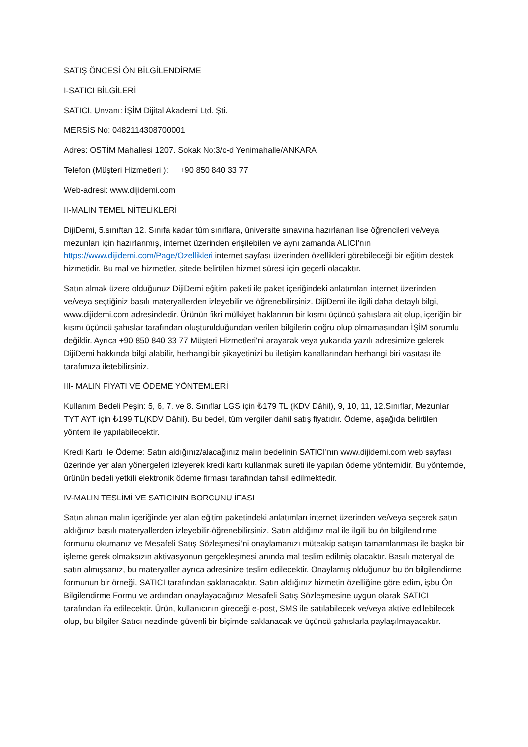SATIŞ ÖNCESİ ÖN BİLGİLENDİRME
I-SATICI BİLGİLERİ
SATICI, Unvanı: İŞİM Dijital Akademi Ltd. Şti.
MERSİS No: 0482114308700001
Adres: OSTİM Mahallesi 1207. Sokak No:3/c-d Yenimahalle/ANKARA
Telefon (Müşteri Hizmetleri ): +90 850 840 33 77
Web-adresi: www.dijidemi.com
II-MALIN TEMEL NİTELİKLERİ
DijiDemi, 5.sınıftan 12. Sınıfa kadar tüm sınıflara, üniversite sınavına hazırlanan lise öğrencileri ve/veya mezunları için hazırlanmış, internet üzerinden erişilebilen ve aynı zamanda ALICI’nın https://www.dijidemi.com/Page/Ozellikleri internet sayfası üzerinden özellikleri görebileceği bir eğitim destek hizmetidir. Bu mal ve hizmetler, sitede belirtilen hizmet süresi için geçerli olacaktır.
Satın almak üzere olduğunuz DijiDemi eğitim paketi ile paket içeriğindeki anlatımları internet üzerinden ve/veya seçtiğiniz basılı materyallerden izleyebilir ve öğrenebilirsiniz. DijiDemi ile ilgili daha detaylı bilgi, www.dijidemi.com adresindedir. Ürünün fikri mülkiyet haklarının bir kısmı üçüncü şahıslara ait olup, içeriğin bir kısmı üçüncü şahıslar tarafından oluşturulduğundan verilen bilgilerin doğru olup olmamasından İŞİM sorumlu değildir. Ayrıca +90 850 840 33 77 Müşteri Hizmetleri'ni arayarak veya yukarıda yazılı adresimize gelerek DijiDemi hakkında bilgi alabilir, herhangi bir şikayetinizi bu iletişim kanallarından herhangi biri vasıtası ile tarafımıza iletebilirsiniz.
III- MALIN FİYATI VE ÖDEME YÖNTEMLERİ
Kullanım Bedeli Peşin: 5, 6, 7. ve 8. Sınıflar LGS için ₺179 TL (KDV Dâhil), 9, 10, 11, 12.Sınıflar, Mezunlar TYT AYT için ₺199 TL(KDV Dâhil). Bu bedel, tüm vergiler dahil satış fiyatıdır. Ödeme, aşağıda belirtilen yöntem ile yapılabilecektir.
Kredi Kartı İle Ödeme: Satın aldığınız/alacağınız malın bedelinin SATICI’nın www.dijidemi.com web sayfası üzerinde yer alan yönergeleri izleyerek kredi kartı kullanmak sureti ile yapılan ödeme yöntemidir. Bu yöntemde, ürünün bedeli yetkili elektronik ödeme firması tarafından tahsil edilmektedir.
IV-MALIN TESLİMİ VE SATICININ BORCUNU İFASI
Satın alınan malın içeriğinde yer alan eğitim paketindeki anlatımları internet üzerinden ve/veya seçerek satın aldığınız basılı materyallerden izleyebilir-öğrenebilirsiniz. Satın aldığınız mal ile ilgili bu ön bilgilendirme formunu okumanız ve Mesafeli Satış Sözleşmesi’ni onaylamanızı müteakip satışın tamamlanması ile başka bir işleme gerek olmaksızın aktivasyonun gerçekleşmesi anında mal teslim edilmiş olacaktır. Basılı materyal de satın almışsanız, bu materyaller ayrıca adresinize teslim edilecektir. Onaylamış olduğunuz bu ön bilgilendirme formunun bir örneği, SATICI tarafından saklanacaktır. Satın aldığınız hizmetin özelliğine göre edim, işbu Ön Bilgilendirme Formu ve ardından onaylayacağınız Mesafeli Satış Sözleşmesine uygun olarak SATICI tarafından ifa edilecektir. Ürün, kullanıcının gireceği e-post, SMS ile satılabilecek ve/veya aktive edilebilecek olup, bu bilgiler Satıcı nezdinde güvenli bir biçimde saklanacak ve üçüncü şahıslarla paylaşılmayacaktır.